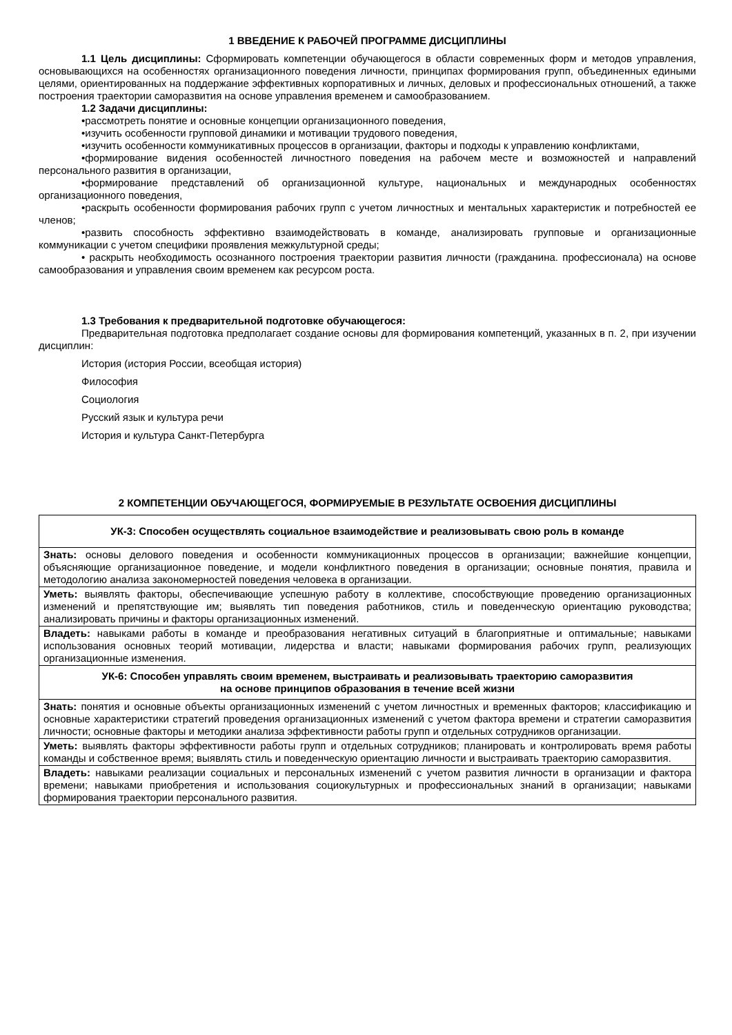1 ВВЕДЕНИЕ К РАБОЧЕЙ ПРОГРАММЕ ДИСЦИПЛИНЫ
1.1 Цель дисциплины: Сформировать компетенции обучающегося в области современных форм и методов управления, основывающихся на особенностях организационного поведения личности, принципах формирования групп, объединенных едиными целями, ориентированных на поддержание эффективных корпоративных и личных, деловых и профессиональных отношений, а также построения траектории саморазвития на основе управления временем и самообразованием.
1.2 Задачи дисциплины:
•рассмотреть понятие и основные концепции организационного поведения,
•изучить особенности групповой динамики и мотивации трудового поведения,
•изучить особенности коммуникативных процессов в организации, факторы и подходы к управлению конфликтами,
•формирование видения особенностей личностного поведения на рабочем месте и возможностей и направлений персонального развития в организации,
•формирование представлений об организационной культуре, национальных и международных особенностях организационного поведения,
•раскрыть особенности формирования рабочих групп с учетом личностных и ментальных характеристик и потребностей ее членов;
•развить способность эффективно взаимодействовать в команде, анализировать групповые и организационные коммуникации с учетом специфики проявления межкультурной среды;
• раскрыть необходимость осознанного построения траектории развития личности (гражданина. профессионала) на основе самообразования и управления своим временем как ресурсом роста.
1.3 Требования к предварительной подготовке обучающегося:
Предварительная подготовка предполагает создание основы для формирования компетенций, указанных в п. 2, при изучении дисциплин:
История (история России, всеобщая история)
Философия
Социология
Русский язык и культура речи
История и культура Санкт-Петербурга
2 КОМПЕТЕНЦИИ ОБУЧАЮЩЕГОСЯ, ФОРМИРУЕМЫЕ В РЕЗУЛЬТАТЕ ОСВОЕНИЯ ДИСЦИПЛИНЫ
| УК-3: Способен осуществлять социальное взаимодействие и реализовывать свою роль в команде |
| Знать: основы делового поведения и особенности коммуникационных процессов в организации; важнейшие концепции, объясняющие организационное поведение, и модели конфликтного поведения в организации; основные понятия, правила и методологию анализа закономерностей поведения человека в организации. |
| Уметь: выявлять факторы, обеспечивающие успешную работу в коллективе, способствующие проведению организационных изменений и препятствующие им; выявлять тип поведения работников, стиль и поведенческую ориентацию руководства; анализировать причины и факторы организационных изменений. |
| Владеть: навыками работы в команде и преобразования негативных ситуаций в благоприятные и оптимальные; навыками использования основных теорий мотивации, лидерства и власти; навыками формирования рабочих групп, реализующих организационные изменения. |
| УК-6: Способен управлять своим временем, выстраивать и реализовывать траекторию саморазвития на основе принципов образования в течение всей жизни |
| Знать: понятия и основные объекты организационных изменений с учетом личностных и временных факторов; классификацию и основные характеристики стратегий проведения организационных изменений с учетом фактора времени и стратегии саморазвития личности; основные факторы и методики анализа эффективности работы групп и отдельных сотрудников организации. |
| Уметь: выявлять факторы эффективности работы групп и отдельных сотрудников; планировать и контролировать время работы команды и собственное время; выявлять стиль и поведенческую ориентацию личности и выстраивать траекторию саморазвития. |
| Владеть: навыками реализации социальных и персональных изменений с учетом развития личности в организации и фактора времени; навыками приобретения и использования социокультурных и профессиональных знаний в организации; навыками формирования траектории персонального развития. |